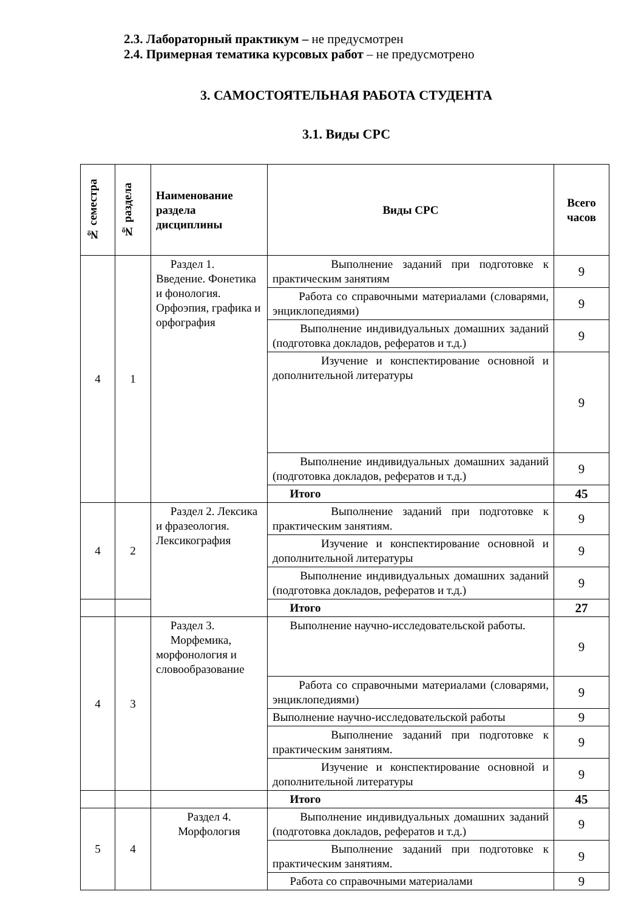2.3. Лабораторный практикум – не предусмотрен
2.4. Примерная тематика курсовых работ – не предусмотрено
3. САМОСТОЯТЕЛЬНАЯ РАБОТА СТУДЕНТА
3.1. Виды СРС
| № семестра | № раздела | Наименование раздела дисциплины | Виды СРС | Всего часов |
| --- | --- | --- | --- | --- |
| 4 | 1 | Раздел 1. Введение. Фонетика и фонология. Орфоэпия, графика и орфография | Выполнение заданий при подготовке к практическим занятиям | 9 |
| | | | Работа со справочными материалами (словарями, энциклопедиями) | 9 |
| | | | Выполнение индивидуальных домашних заданий (подготовка докладов, рефератов и т.д.) | 9 |
| | | | Изучение и конспектирование основной и дополнительной литературы | 9 |
| | | | Выполнение индивидуальных домашних заданий (подготовка докладов, рефератов и т.д.) | 9 |
| | | | Итого | 45 |
| 4 | 2 | Раздел 2. Лексика и фразеология. Лексикография | Выполнение заданий при подготовке к практическим занятиям. | 9 |
| | | | Изучение и конспектирование основной и дополнительной литературы | 9 |
| | | | Выполнение индивидуальных домашних заданий (подготовка докладов, рефератов и т.д.) | 9 |
| | | | Итого | 27 |
| 4 | 3 | Раздел 3. Морфемика, морфонология и словообразование | Выполнение научно-исследовательской работы. | 9 |
| | | | Работа со справочными материалами (словарями, энциклопедиями) | 9 |
| | | | Выполнение научно-исследовательской работы | 9 |
| | | | Выполнение заданий при подготовке к практическим занятиям. | 9 |
| | | | Изучение и конспектирование основной и дополнительной литературы | 9 |
| | | | Итого | 45 |
| 5 | 4 | Раздел 4. Морфология | Выполнение индивидуальных домашних заданий (подготовка докладов, рефератов и т.д.) | 9 |
| | | | Выполнение заданий при подготовке к практическим занятиям. | 9 |
| | | | Работа со справочными материалами | 9 |